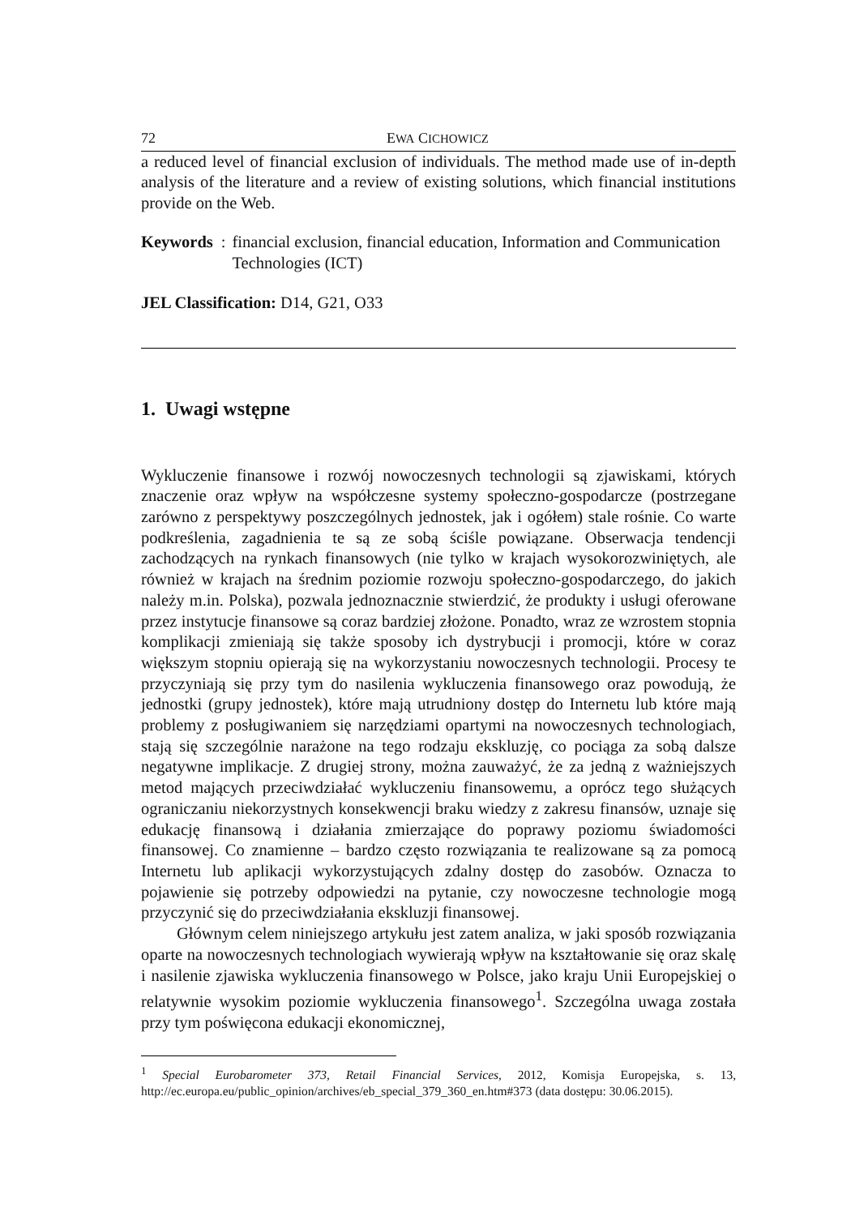72 EWA CICHOWICZ
a reduced level of financial exclusion of individuals. The method made use of in-depth analysis of the literature and a review of existing solutions, which financial institutions provide on the Web.
Keywords: financial exclusion, financial education, Information and Communication Technologies (ICT)
JEL Classification: D14, G21, O33
1. Uwagi wstępne
Wykluczenie finansowe i rozwój nowoczesnych technologii są zjawiskami, których znaczenie oraz wpływ na współczesne systemy społeczno-gospodarcze (postrzegane zarówno z perspektywy poszczególnych jednostek, jak i ogółem) stale rośnie. Co warte podkreślenia, zagadnienia te są ze sobą ściśle powiązane. Obserwacja tendencji zachodzących na rynkach finansowych (nie tylko w krajach wysokorozwiniętych, ale również w krajach na średnim poziomie rozwoju społeczno-gospodarczego, do jakich należy m.in. Polska), pozwala jednoznacznie stwierdzić, że produkty i usługi oferowane przez instytucje finansowe są coraz bardziej złożone. Ponadto, wraz ze wzrostem stopnia komplikacji zmieniają się także sposoby ich dystrybucji i promocji, które w coraz większym stopniu opierają się na wykorzystaniu nowoczesnych technologii. Procesy te przyczyniają się przy tym do nasilenia wykluczenia finansowego oraz powodują, że jednostki (grupy jednostek), które mają utrudniony dostęp do Internetu lub które mają problemy z posługiwaniem się narzędziami opartymi na nowoczesnych technologiach, stają się szczególnie narażone na tego rodzaju ekskluzję, co pociąga za sobą dalsze negatywne implikacje. Z drugiej strony, można zauważyć, że za jedną z ważniejszych metod mających przeciwdziałać wykluczeniu finansowemu, a oprócz tego służących ograniczaniu niekorzystnych konsekwencji braku wiedzy z zakresu finansów, uznaje się edukację finansową i działania zmierzające do poprawy poziomu świadomości finansowej. Co znamienne – bardzo często rozwiązania te realizowane są za pomocą Internetu lub aplikacji wykorzystujących zdalny dostęp do zasobów. Oznacza to pojawienie się potrzeby odpowiedzi na pytanie, czy nowoczesne technologie mogą przyczynić się do przeciwdziałania ekskluzji finansowej.
Głównym celem niniejszego artykułu jest zatem analiza, w jaki sposób rozwiązania oparte na nowoczesnych technologiach wywierają wpływ na kształtowanie się oraz skalę i nasilenie zjawiska wykluczenia finansowego w Polsce, jako kraju Unii Europejskiej o relatywnie wysokim poziomie wykluczenia finansowego<sup>1</sup>. Szczególna uwaga została przy tym poświęcona edukacji ekonomicznej,
<sup>1</sup> Special Eurobarometer 373, Retail Financial Services, 2012, Komisja Europejska, s. 13, http://ec.europa.eu/public_opinion/archives/eb_special_379_360_en.htm#373 (data dostępu: 30.06.2015).